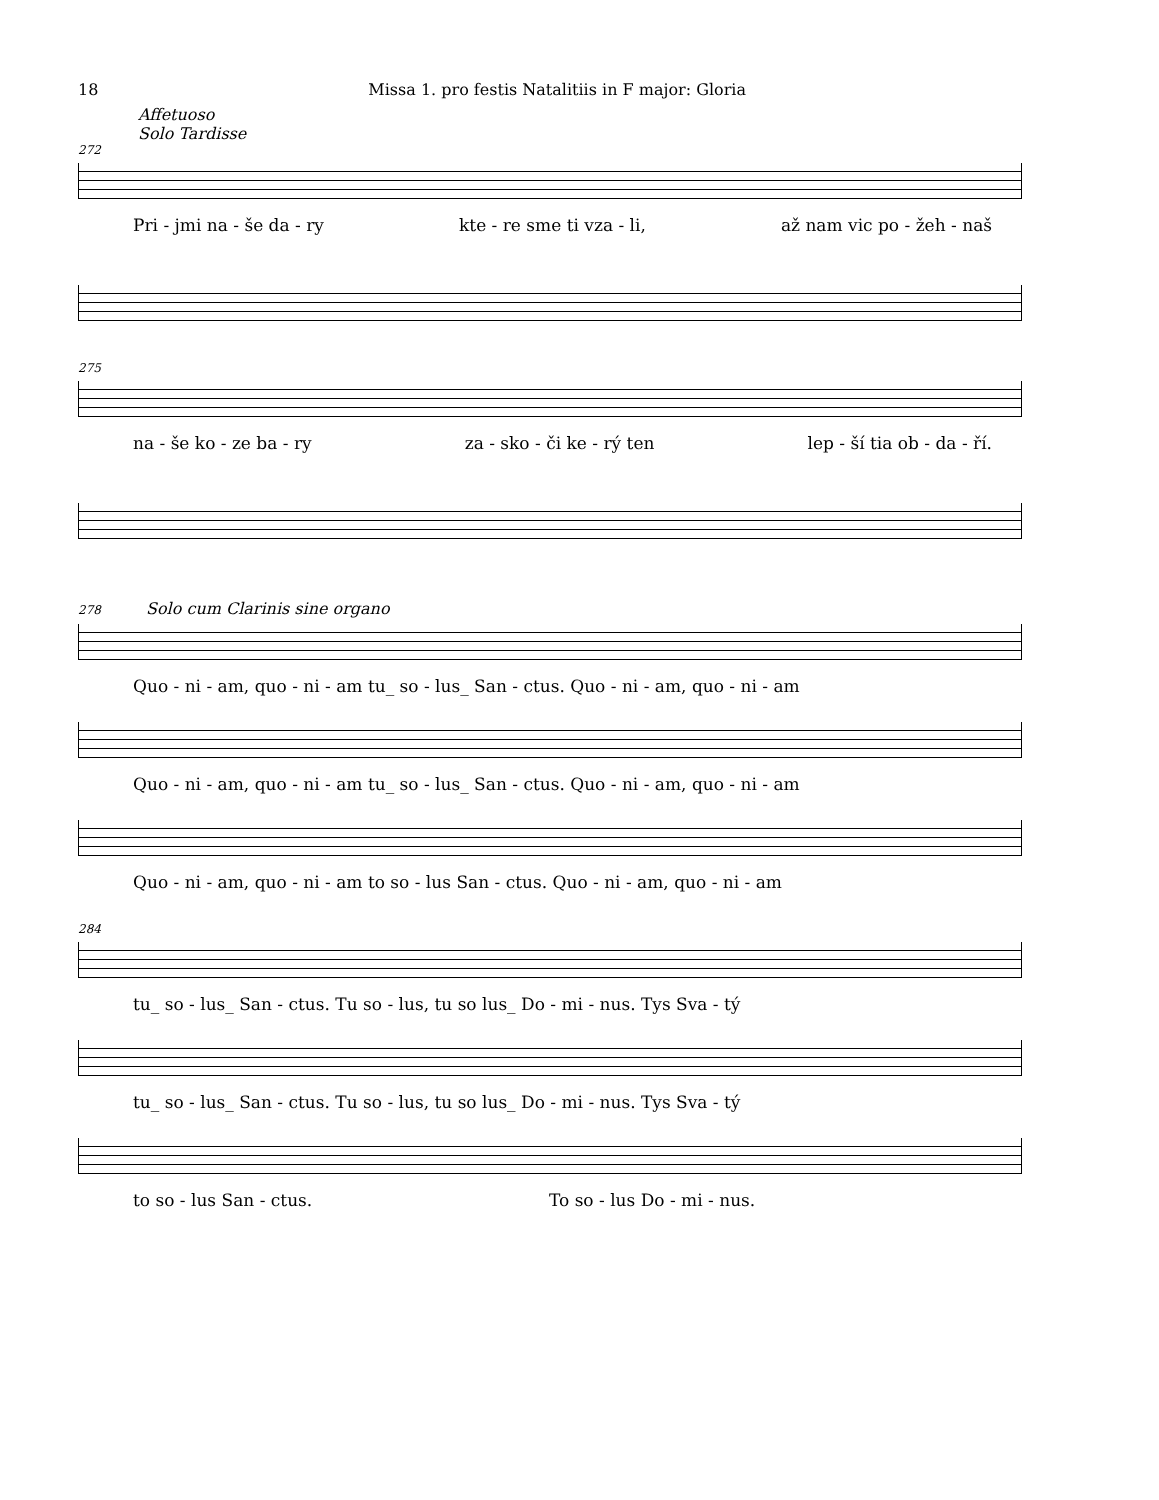18 Missa 1. pro festis Natalitiis in F major: Gloria
Affetuoso
Solo Tardisse
272
Pri - jmi na - še da - ry kte - re sme ti vza - li, až nam vic po - žeh - naš
275
na - še ko - ze ba - ry za - sko - či ke - rý ten lep - ší tia ob - da - ří.
278 Solo cum Clarinis sine organo
Quo - ni - am, quo - ni - am tu_ so - lus_ San - ctus. Quo - ni - am, quo - ni - am
Quo - ni - am, quo - ni - am tu_ so - lus_ San - ctus. Quo - ni - am, quo - ni - am
Quo - ni - am, quo - ni - am to so - lus San - ctus. Quo - ni - am, quo - ni - am
284
tu_ so - lus_ San - ctus. Tu so - lus, tu so lus_ Do - mi - nus. Tys Sva - tý
tu_ so - lus_ San - ctus. Tu so - lus, tu so lus_ Do - mi - nus. Tys Sva - tý
to so - lus San - ctus. To so - lus Do - mi - nus.